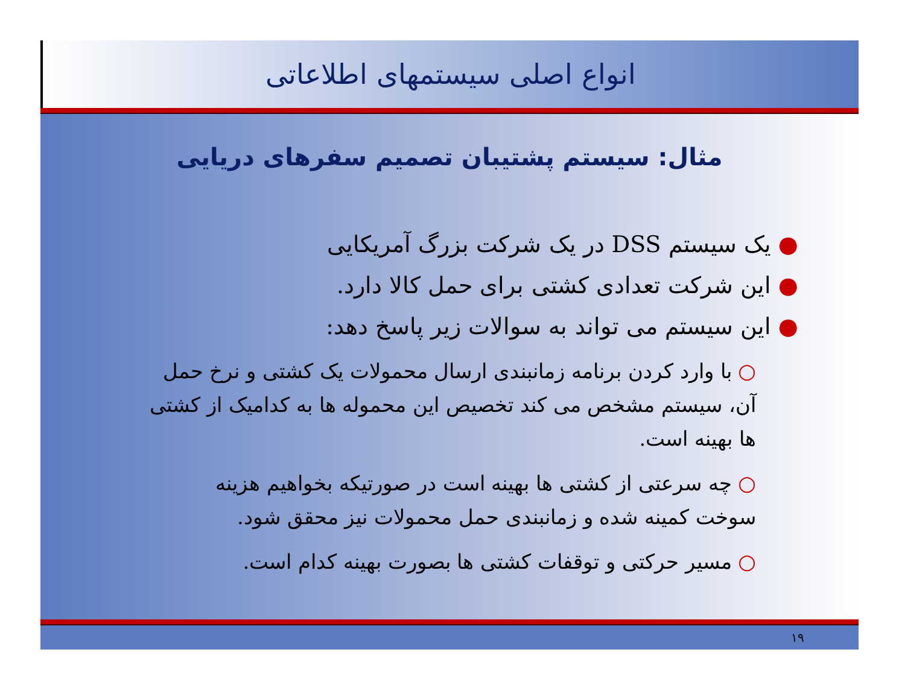انواع اصلی سیستمهای اطلاعاتی
مثال: سیستم پشتیبان تصمیم سفرهای دریایی
● یک سیستم DSS در یک شرکت بزرگ آمریکایی
● این شرکت تعدادی کشتی برای حمل کالا دارد.
● این سیستم می تواند به سوالات زیر پاسخ دهد:
○ با وارد کردن برنامه زمانبندی ارسال محمولات یک کشتی و نرخ حمل آن، سیستم مشخص می کند تخصیص این محموله ها به کدامیک از کشتی ها بهینه است.
○ چه سرعتی از کشتی ها بهینه است در صورتیکه بخواهیم هزینه سوخت کمینه شده و زمانبندی حمل محمولات نیز محقق شود.
○ مسیر حرکتی و توقفات کشتی ها بصورت بهینه کدام است.
۱۹